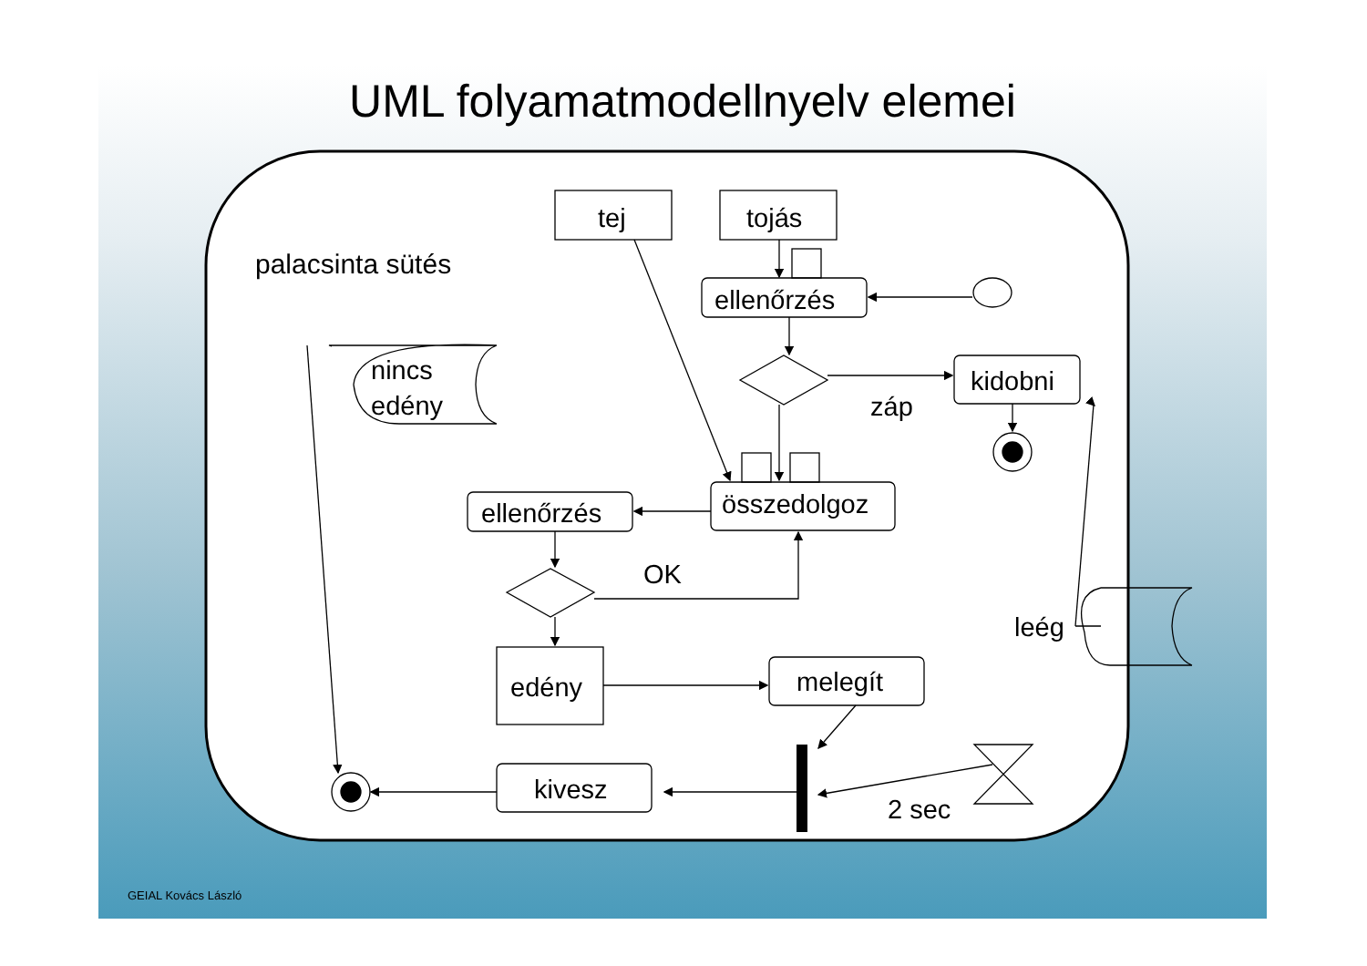UML folyamatmodellnyelv elemei
palacsinta sütés
tej
tojás
ellenőrzés
kidobni
záp
nincs
edény
összedolgoz
ellenőrzés
OK
leég
edény
melegít
kivesz
2 sec
GEIAL Kovács László